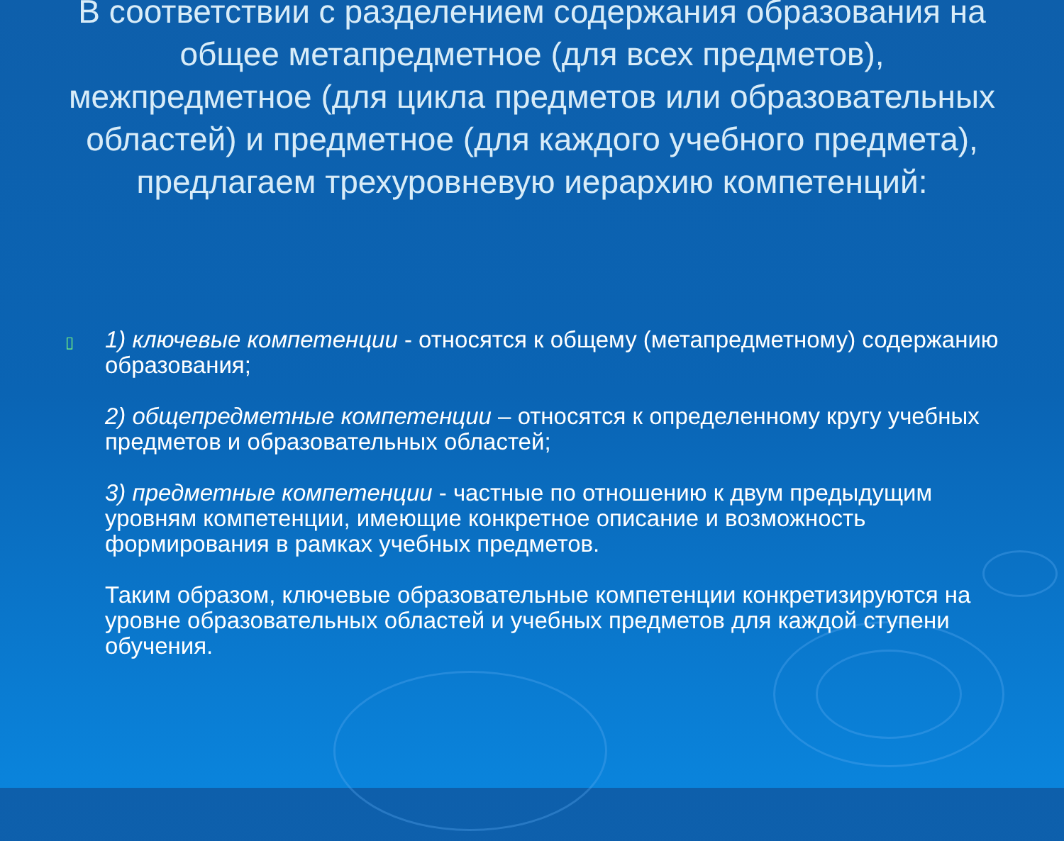В соответствии с разделением содержания образования на общее метапредметное (для всех предметов), межпредметное (для цикла предметов или образовательных областей) и предметное (для каждого учебного предмета), предлагаем трехуровневую иерархию компетенций:
▯
1) ключевые компетенции - относятся к общему (метапредметному) содержанию образования;
2) общепредметные компетенции – относятся к определенному кругу учебных предметов и образовательных областей;
3) предметные компетенции - частные по отношению к двум предыдущим уровням компетенции, имеющие конкретное описание и возможность формирования в рамках учебных предметов.
Таким образом, ключевые образовательные компетенции конкретизируются на уровне образовательных областей и учебных предметов для каждой ступени обучения.